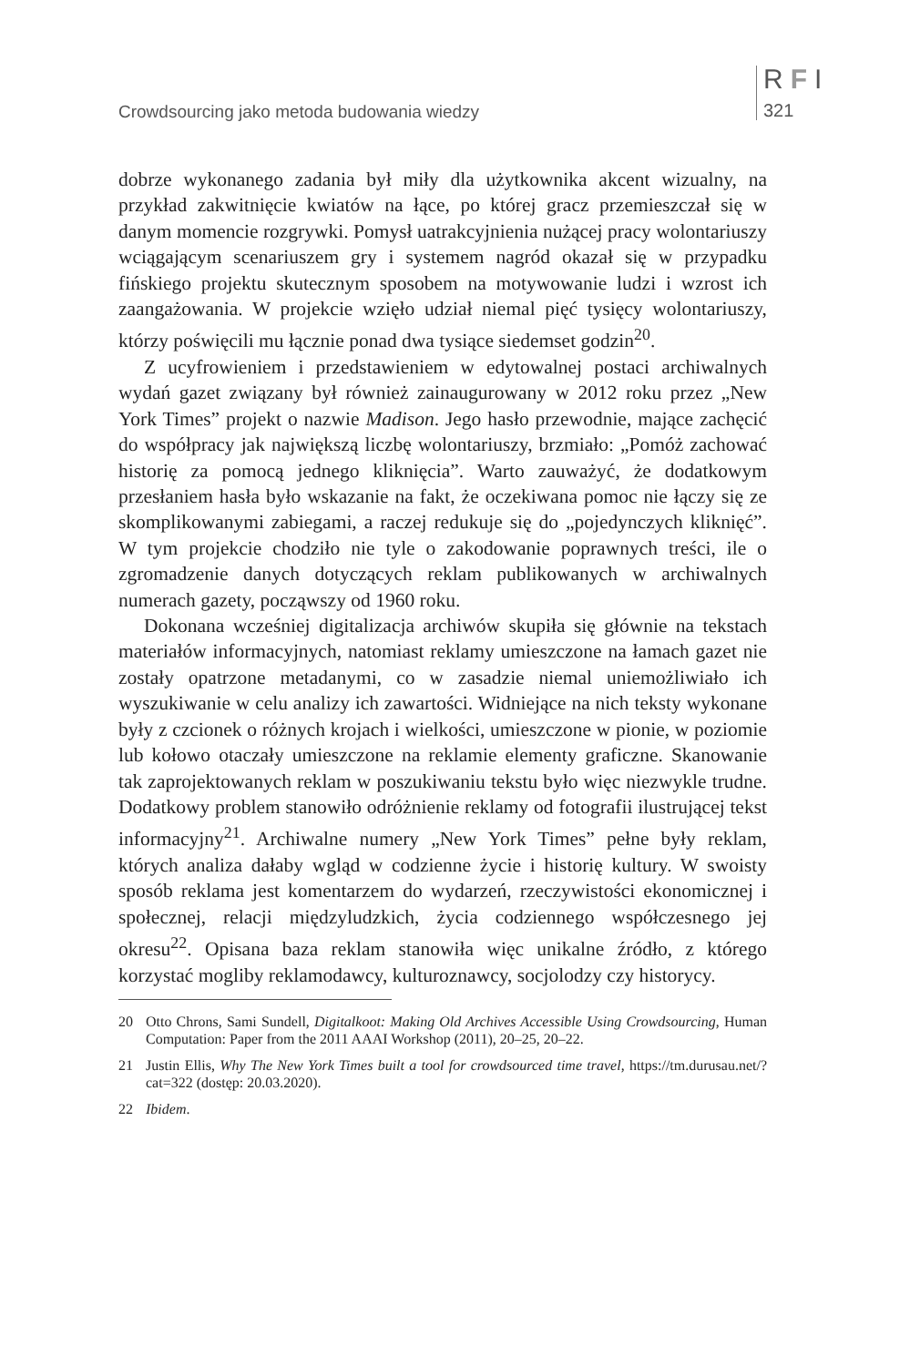Crowdsourcing jako metoda budowania wiedzy
RFI
321
dobrze wykonanego zadania był miły dla użytkownika akcent wizualny, na przykład zakwitnięcie kwiatów na łące, po której gracz przemieszczał się w danym momencie rozgrywki. Pomysł uatrakcyjnienia nużącej pracy wolontariuszy wciągającym scenariuszem gry i systemem nagród okazał się w przypadku fińskiego projektu skutecznym sposobem na motywowanie ludzi i wzrost ich zaangażowania. W projekcie wzięło udział niemal pięć tysięcy wolontariuszy, którzy poświęcili mu łącznie ponad dwa tysiące siedemset godzin<sup>20</sup>.
Z ucyfrowieniem i przedstawieniem w edytowalnej postaci archiwalnych wydań gazet związany był również zainaugurowany w 2012 roku przez „New York Times” projekt o nazwie Madison. Jego hasło przewodnie, mające zachęcić do współpracy jak największą liczbę wolontariuszy, brzmiało: „Pomóż zachować historię za pomocą jednego kliknięcia”. Warto zauważyć, że dodatkowym przesłaniem hasła było wskazanie na fakt, że oczekiwana pomoc nie łączy się ze skomplikowanymi zabiegami, a raczej redukuje się do „pojedynczych kliknięć”. W tym projekcie chodziło nie tyle o zakodowanie poprawnych treści, ile o zgromadzenie danych dotyczących reklam publikowanych w archiwalnych numerach gazety, począwszy od 1960 roku.
Dokonana wcześniej digitalizacja archiwów skupiła się głównie na tekstach materiałów informacyjnych, natomiast reklamy umieszczone na łamach gazet nie zostały opatrzone metadanymi, co w zasadzie niemal uniemożliwiało ich wyszukiwanie w celu analizy ich zawartości. Widniejące na nich teksty wykonane były z czcionek o różnych krojach i wielkości, umieszczone w pionie, w poziomie lub kołowo otaczały umieszczone na reklamie elementy graficzne. Skanowanie tak zaprojektowanych reklam w poszukiwaniu tekstu było więc niezwykle trudne. Dodatkowy problem stanowiło odróżnienie reklamy od fotografii ilustrującej tekst informacyjny<sup>21</sup>. Archiwalne numery „New York Times” pełne były reklam, których analiza dałaby wgląd w codzienne życie i historię kultury. W swoisty sposób reklama jest komentarzem do wydarzeń, rzeczywistości ekonomicznej i społecznej, relacji międzyludzkich, życia codziennego współczesnego jej okresu<sup>22</sup>. Opisana baza reklam stanowiła więc unikalne źródło, z którego korzystać mogliby reklamodawcy, kulturoznawcy, socjolodzy czy historycy.
20 Otto Chrons, Sami Sundell, Digitalkoot: Making Old Archives Accessible Using Crowdsourcing, Human Computation: Paper from the 2011 AAAI Workshop (2011), 20–25, 20–22.
21 Justin Ellis, Why The New York Times built a tool for crowdsourced time travel, https://tm.durusau.net/?cat=322 (dostęp: 20.03.2020).
22 Ibidem.